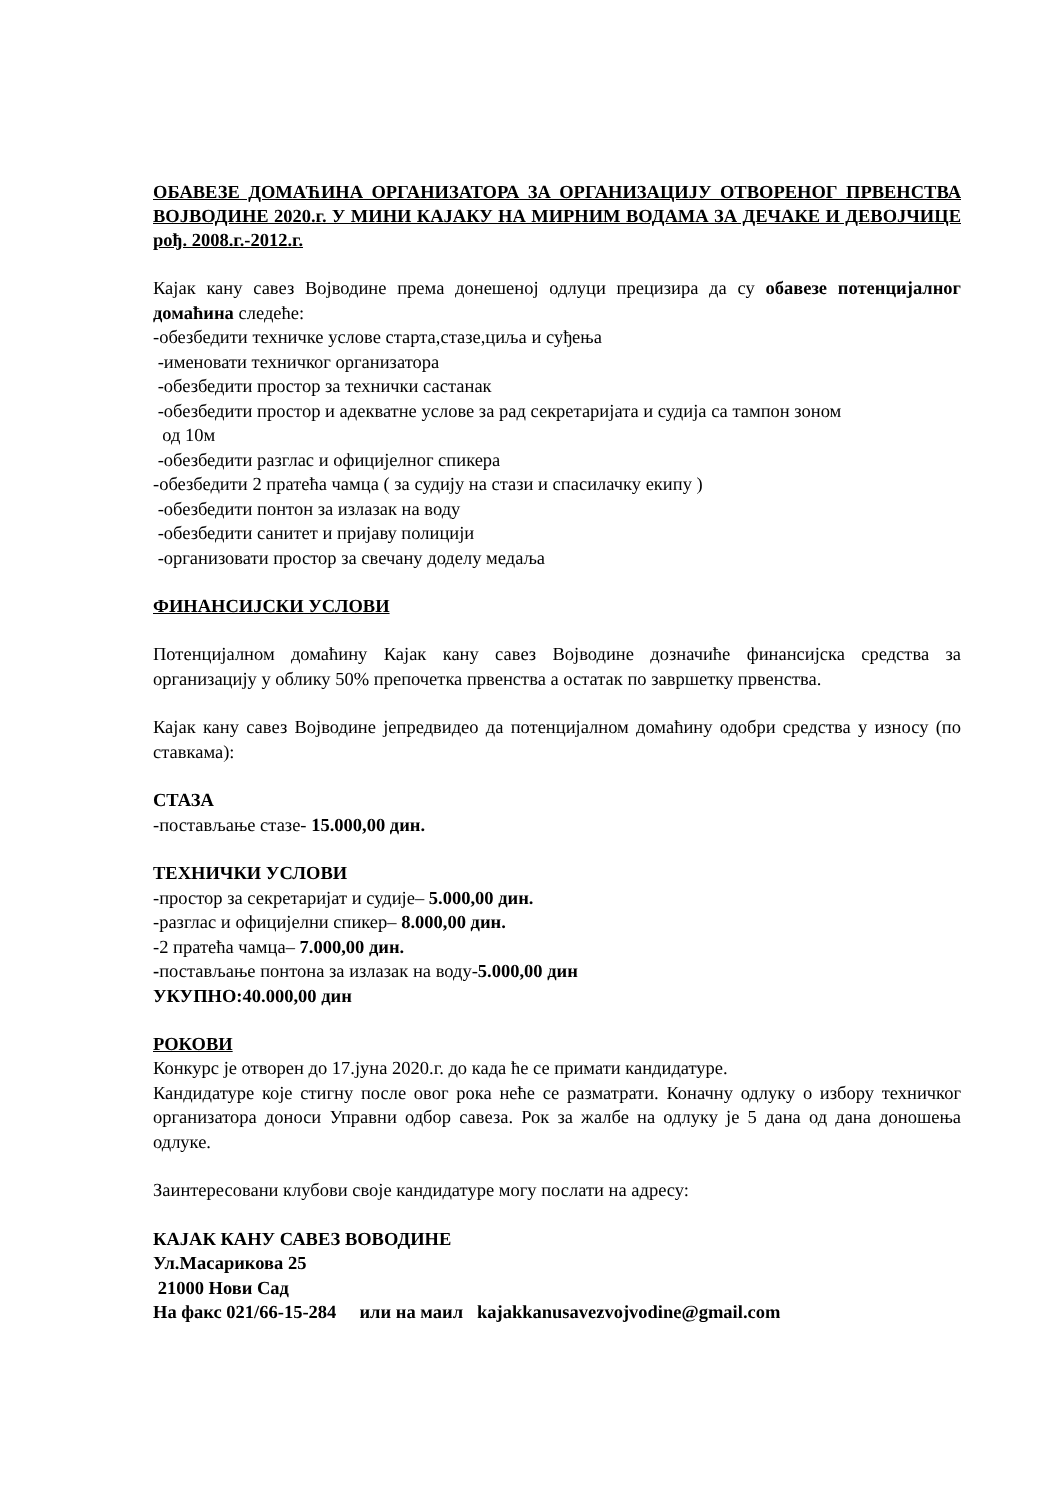ОБАВЕЗЕ ДОМАЋИНА ОРГАНИЗАТОРА ЗА ОРГАНИЗАЦИЈУ ОТВОРЕНОГ ПРВЕНСТВА ВОЈВОДИНЕ 2020.г. У МИНИ КАЈАКУ НА МИРНИМ ВОДАМА ЗА ДЕЧАКЕ И ДЕВОЈЧИЦЕ рођ. 2008.г.-2012.г.
Кајак кану савез Војводине према донешеној одлуци прецизира да су обавезе потенцијалног домаћина следеће:
-обезбедити техничке услове старта,стазе,циља и суђења
-именовати техничког организатора
-обезбедити простор за технички састанак
-обезбедити простор и адекватне услове за рад секретаријата и судија са тампон зоном
од 10м
-обезбедити разглас и официјелног спикера
-обезбедити 2 пратећа чамца ( за судију на стази и спасилачку екипу )
-обезбедити понтон за излазак на воду
-обезбедити санитет и пријаву полицији
-организовати простор за свечану доделу медаља
ФИНАНСИЈСКИ УСЛОВИ
Потенцијалном домаћину Кајак кану савез Војводине дозначиће финансијска средства за организацију у облику 50% препочетка првенства а остатак по завршетку првенства.
Кајак кану савез Војводине јепредвидео да потенцијалном домаћину одобри средства у износу (по ставкама):
СТАЗА
-постављање стазе- 15.000,00 дин.
ТЕХНИЧКИ УСЛОВИ
-простор за секретаријат и судије– 5.000,00 дин.
-разглас и официјелни спикер– 8.000,00 дин.
-2 пратећа чамца– 7.000,00 дин.
-постављање понтона за излазак на воду-5.000,00 дин
УКУПНО:40.000,00 дин
РОКОВИ
Конкурс је отворен до 17.јуна 2020.г. до када ће се примати кандидатуре.
Кандидатуре које стигну после овог рока неће се разматрати. Коначну одлуку о избору техничког организатора доноси Управни одбор савеза. Рок за жалбе на одлуку је 5 дана од дана доношења одлуке.
Заинтересовани клубови своје кандидатуре могу послати на адресу:
КАЈАК КАНУ САВЕЗ ВОВОДИНЕ
Ул.Масарикова 25
21000 Нови Сад
На факс 021/66-15-284 или на маил kajakkanusavezvojvodine@gmail.com